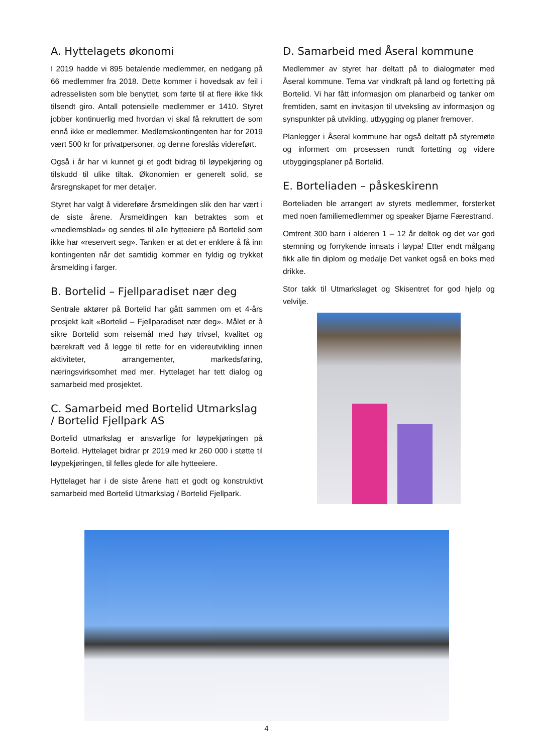A. Hyttelagets økonomi
I 2019 hadde vi 895 betalende medlemmer, en nedgang på 66 medlemmer fra 2018. Dette kommer i hovedsak av feil i adresselisten som ble benyttet, som førte til at flere ikke fikk tilsendt giro. Antall potensielle medlemmer er 1410. Styret jobber kontinuerlig med hvordan vi skal få rekruttert de som ennå ikke er medlemmer. Medlemskontingenten har for 2019 vært 500 kr for privatpersoner, og denne foreslås videreført.
Også i år har vi kunnet gi et godt bidrag til løypekjøring og tilskudd til ulike tiltak. Økonomien er generelt solid, se årsregnskapet for mer detaljer.
Styret har valgt å videreføre årsmeldingen slik den har vært i de siste årene. Årsmeldingen kan betraktes som et «medlemsblad» og sendes til alle hytteeiere på Bortelid som ikke har «reservert seg». Tanken er at det er enklere å få inn kontingenten når det samtidig kommer en fyldig og trykket årsmelding i farger.
B. Bortelid – Fjellparadiset nær deg
Sentrale aktører på Bortelid har gått sammen om et 4-års prosjekt kalt «Bortelid – Fjellparadiset nær deg». Målet er å sikre Bortelid som reisemål med høy trivsel, kvalitet og bærekraft ved å legge til rette for en videreutvikling innen aktiviteter, arrangementer, markedsføring, næringsvirksomhet med mer. Hyttelaget har tett dialog og samarbeid med prosjektet.
C. Samarbeid med Bortelid Utmarkslag / Bortelid Fjellpark AS
Bortelid utmarkslag er ansvarlige for løypekjøringen på Bortelid. Hyttelaget bidrar pr 2019 med kr 260 000 i støtte til løypekjøringen, til felles glede for alle hytteeiere.
Hyttelaget har i de siste årene hatt et godt og konstruktivt samarbeid med Bortelid Utmarkslag / Bortelid Fjellpark.
D. Samarbeid med Åseral kommune
Medlemmer av styret har deltatt på to dialogmøter med Åseral kommune. Tema var vindkraft på land og fortetting på Bortelid. Vi har fått informasjon om planarbeid og tanker om fremtiden, samt en invitasjon til utveksling av informasjon og synspunkter på utvikling, utbygging og planer fremover.
Planlegger i Åseral kommune har også deltatt på styremøte og informert om prosessen rundt fortetting og videre utbyggingsplaner på Bortelid.
E. Borteliaden – påskeskirenn
Borteliaden ble arrangert av styrets medlemmer, forsterket med noen familiemedlemmer og speaker Bjarne Færestrand.
Omtrent 300 barn i alderen 1 – 12 år deltok og det var god stemning og forrykende innsats i løypa! Etter endt målgang fikk alle fin diplom og medalje Det vanket også en boks med drikke.
Stor takk til Utmarkslaget og Skisentret for god hjelp og velvilje.
4